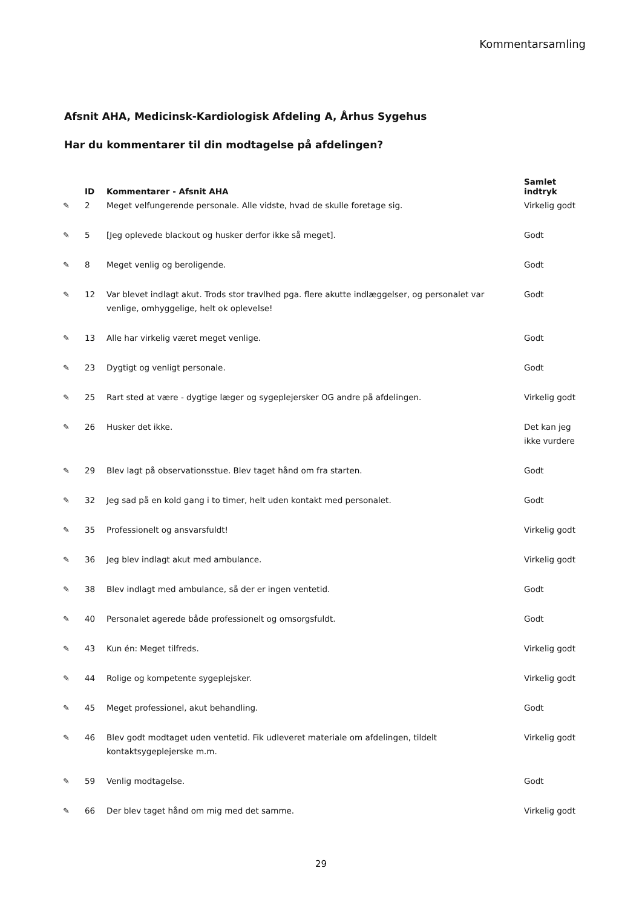Kommentarsamling
Afsnit AHA, Medicinsk-Kardiologisk Afdeling A, Århus Sygehus
Har du kommentarer til din modtagelse på afdelingen?
| | ID | Kommentarer - Afsnit AHA | Samlet indtryk |
| --- | --- | --- | --- |
| ✎ | 2 | Meget velfungerende personale. Alle vidste, hvad de skulle foretage sig. | Virkelig godt |
| ✎ | 5 | [Jeg oplevede blackout og husker derfor ikke så meget]. | Godt |
| ✎ | 8 | Meget venlig og beroligende. | Godt |
| ✎ | 12 | Var blevet indlagt akut. Trods stor travlhed pga. flere akutte indlæggelser, og personalet var venlige, omhyggelige, helt ok oplevelse! | Godt |
| ✎ | 13 | Alle har virkelig været meget venlige. | Godt |
| ✎ | 23 | Dygtigt og venligt personale. | Godt |
| ✎ | 25 | Rart sted at være - dygtige læger og sygeplejersker OG andre på afdelingen. | Virkelig godt |
| ✎ | 26 | Husker det ikke. | Det kan jeg ikke vurdere |
| ✎ | 29 | Blev lagt på observationsstue. Blev taget hånd om fra starten. | Godt |
| ✎ | 32 | Jeg sad på en kold gang i to timer, helt uden kontakt med personalet. | Godt |
| ✎ | 35 | Professionelt og ansvarsfuldt! | Virkelig godt |
| ✎ | 36 | Jeg blev indlagt akut med ambulance. | Virkelig godt |
| ✎ | 38 | Blev indlagt med ambulance, så der er ingen ventetid. | Godt |
| ✎ | 40 | Personalet agerede både professionelt og omsorgsfuldt. | Godt |
| ✎ | 43 | Kun én: Meget tilfreds. | Virkelig godt |
| ✎ | 44 | Rolige og kompetente sygeplejsker. | Virkelig godt |
| ✎ | 45 | Meget professionel, akut behandling. | Godt |
| ✎ | 46 | Blev godt modtaget uden ventetid. Fik udleveret materiale om afdelingen, tildelt kontaktsygeplejerske m.m. | Virkelig godt |
| ✎ | 59 | Venlig modtagelse. | Godt |
| ✎ | 66 | Der blev taget hånd om mig med det samme. | Virkelig godt |
29